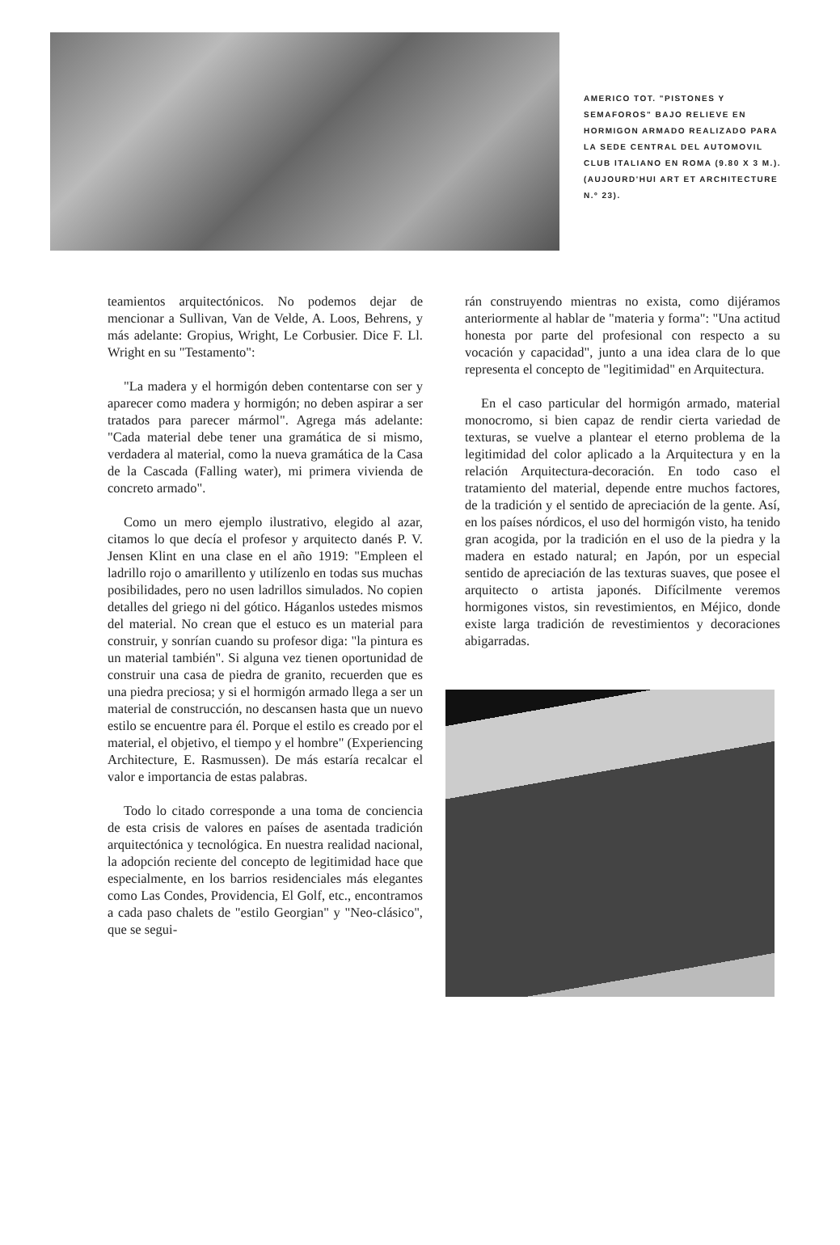AMERICO TOT. "PISTONES Y SEMAFOROS" BAJO RELIEVE EN HORMIGON ARMADO REALIZADO PARA LA SEDE CENTRAL DEL AUTOMOVIL CLUB ITALIANO EN ROMA (9.80 X 3 M.). (AUJOURD'HUI ART ET ARCHITECTURE N.º 23).
teamientos arquitectónicos. No podemos dejar de mencionar a Sullivan, Van de Velde, A. Loos, Behrens, y más adelante: Gropius, Wright, Le Corbusier. Dice F. Ll. Wright en su "Testamento":
"La madera y el hormigón deben contentarse con ser y aparecer como madera y hormigón; no deben aspirar a ser tratados para parecer mármol". Agrega más adelante: "Cada material debe tener una gramática de si mismo, verdadera al material, como la nueva gramática de la Casa de la Cascada (Falling water), mi primera vivienda de concreto armado".
Como un mero ejemplo ilustrativo, elegido al azar, citamos lo que decía el profesor y arquitecto danés P. V. Jensen Klint en una clase en el año 1919: "Empleen el ladrillo rojo o amarillento y utilízenlo en todas sus muchas posibilidades, pero no usen ladrillos simulados. No copien detalles del griego ni del gótico. Háganlos ustedes mismos del material. No crean que el estuco es un material para construir, y sonrían cuando su profesor diga: "la pintura es un material también". Si alguna vez tienen oportunidad de construir una casa de piedra de granito, recuerden que es una piedra preciosa; y si el hormigón armado llega a ser un material de construcción, no descansen hasta que un nuevo estilo se encuentre para él. Porque el estilo es creado por el material, el objetivo, el tiempo y el hombre" (Experiencing Architecture, E. Rasmussen). De más estaría recalcar el valor e importancia de estas palabras.
Todo lo citado corresponde a una toma de conciencia de esta crisis de valores en países de asentada tradición arquitectónica y tecnológica. En nuestra realidad nacional, la adopción reciente del concepto de legitimidad hace que especialmente, en los barrios residenciales más elegantes como Las Condes, Providencia, El Golf, etc., encontramos a cada paso chalets de "estilo Georgian" y "Neo-clásico", que se segui-
rán construyendo mientras no exista, como dijéramos anteriormente al hablar de "materia y forma": "Una actitud honesta por parte del profesional con respecto a su vocación y capacidad", junto a una idea clara de lo que representa el concepto de "legitimidad" en Arquitectura.
En el caso particular del hormigón armado, material monocromo, si bien capaz de rendir cierta variedad de texturas, se vuelve a plantear el eterno problema de la legitimidad del color aplicado a la Arquitectura y en la relación Arquitectura-decoración. En todo caso el tratamiento del material, depende entre muchos factores, de la tradición y el sentido de apreciación de la gente. Así, en los países nórdicos, el uso del hormigón visto, ha tenido gran acogida, por la tradición en el uso de la piedra y la madera en estado natural; en Japón, por un especial sentido de apreciación de las texturas suaves, que posee el arquitecto o artista japonés. Difícilmente veremos hormigones vistos, sin revestimientos, en Méjico, donde existe larga tradición de revestimientos y decoraciones abigarradas.